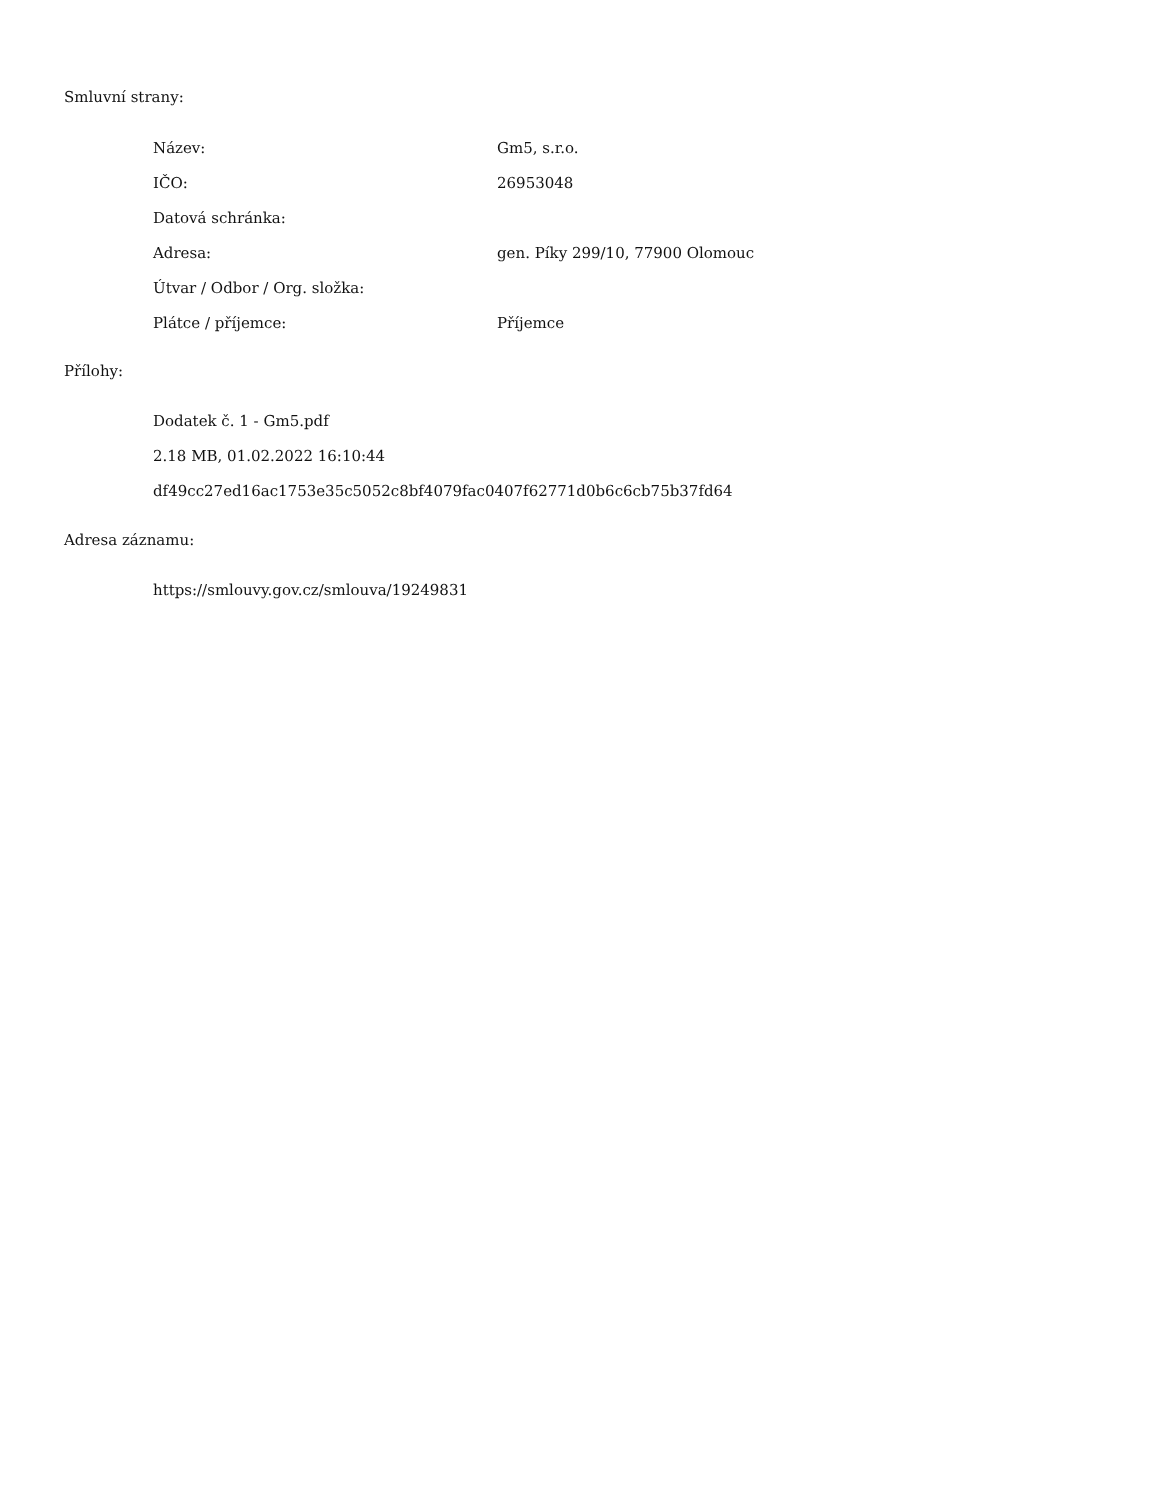Smluvní strany:
| Název: | Gm5, s.r.o. |
| IČO: | 26953048 |
| Datová schránka: | |
| Adresa: | gen. Píky 299/10, 77900 Olomouc |
| Útvar / Odbor / Org. složka: | |
| Plátce / příjemce: | Příjemce |
Přílohy:
Dodatek č. 1 - Gm5.pdf
2.18 MB, 01.02.2022 16:10:44
df49cc27ed16ac1753e35c5052c8bf4079fac0407f62771d0b6c6cb75b37fd64
Adresa záznamu:
https://smlouvy.gov.cz/smlouva/19249831